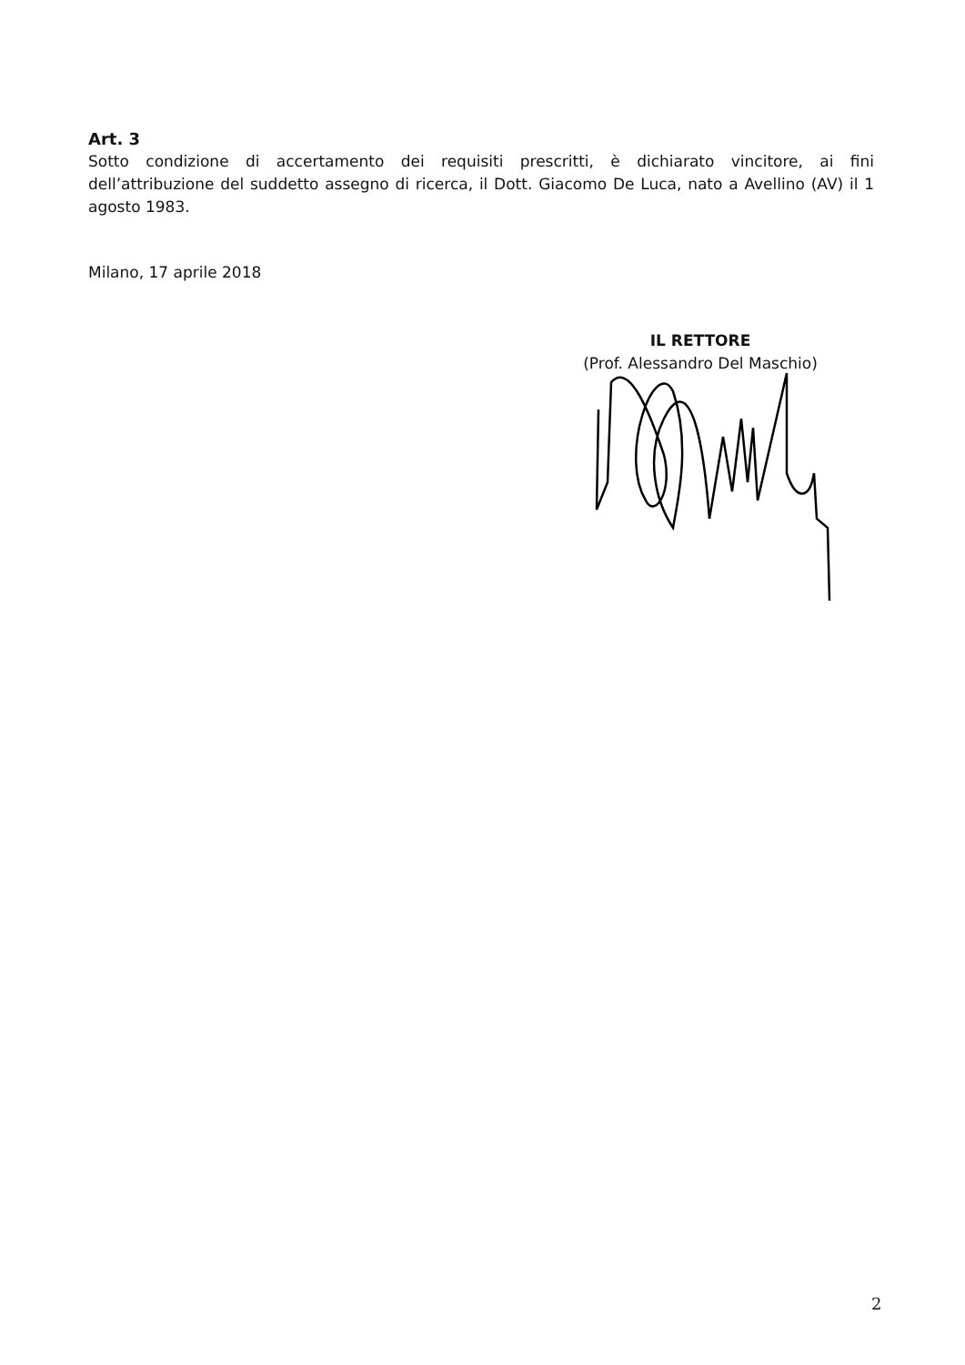Art. 3
Sotto condizione di accertamento dei requisiti prescritti, è dichiarato vincitore, ai fini dell’attribuzione del suddetto assegno di ricerca, il Dott. Giacomo De Luca, nato a Avellino (AV) il 1 agosto 1983.
Milano, 17 aprile 2018
IL RETTORE
(Prof. Alessandro Del Maschio)
2